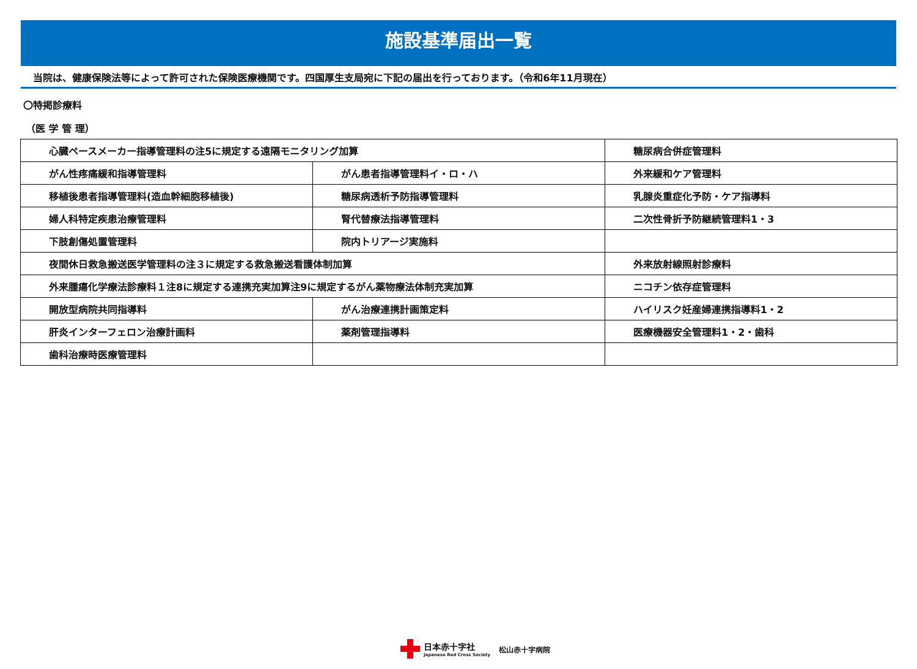施設基準届出一覧
当院は、健康保険法等によって許可された保険医療機関です。四国厚生支局宛に下記の届出を行っております。（令和6年11月現在）
〇特掲診療料
（医 学 管 理）
| 心臓ペースメーカー指導管理料の注5に規定する遠隔モニタリング加算 | | 糖尿病合併症管理料 |
| がん性疼痛緩和指導管理料 | がん患者指導管理料イ・ロ・ハ | 外来緩和ケア管理料 |
| 移植後患者指導管理料(造血幹細胞移植後) | 糖尿病透析予防指導管理料 | 乳腺炎重症化予防・ケア指導料 |
| 婦人科特定疾患治療管理料 | 腎代替療法指導管理料 | 二次性骨折予防継続管理料1・3 |
| 下肢創傷処置管理料 | 院内トリアージ実施料 | |
| 夜間休日救急搬送医学管理料の注３に規定する救急搬送看護体制加算 | | 外来放射線照射診療料 |
| 外来腫瘍化学療法診療料１注8に規定する連携充実加算注9に規定するがん薬物療法体制充実加算 | | ニコチン依存症管理料 |
| 開放型病院共同指導料 | がん治療連携計画策定料 | ハイリスク妊産婦連携指導料1・2 |
| 肝炎インターフェロン治療計画料 | 薬剤管理指導料 | 医療機器安全管理料1・2・歯科 |
| 歯科治療時医療管理料 | | |
日本赤十字社
Japanese Red Cross Society
松山赤十字病院